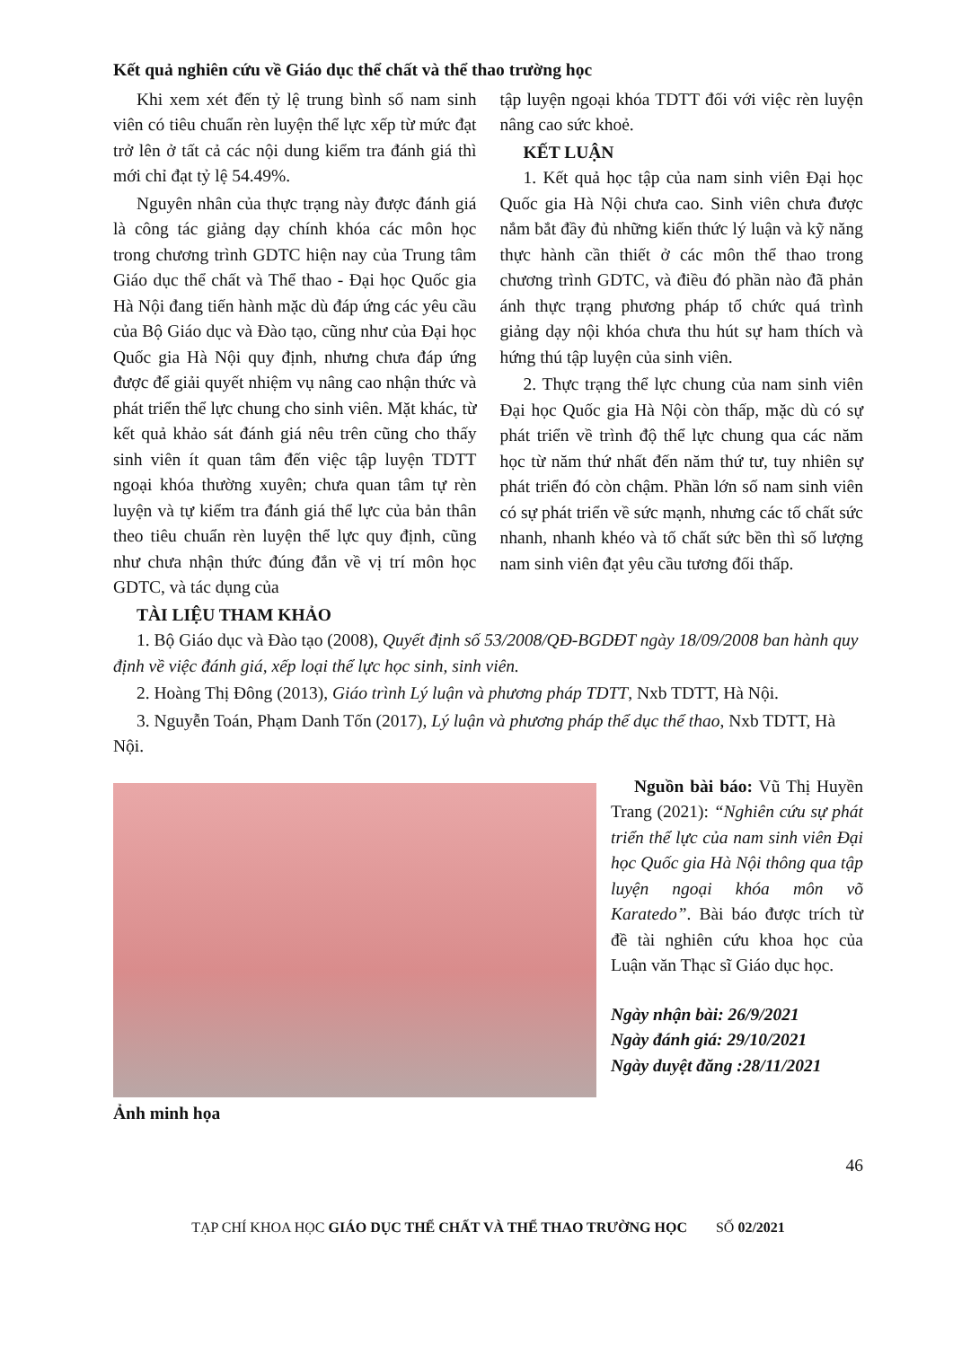Kết quả nghiên cứu về Giáo dục thể chất và thể thao trường học
Khi xem xét đến tỷ lệ trung bình số nam sinh viên có tiêu chuẩn rèn luyện thể lực xếp từ mức đạt trở lên ở tất cả các nội dung kiểm tra đánh giá thì mới chỉ đạt tỷ lệ 54.49%.
Nguyên nhân của thực trạng này được đánh giá là công tác giảng dạy chính khóa các môn học trong chương trình GDTC hiện nay của Trung tâm Giáo dục thể chất và Thể thao - Đại học Quốc gia Hà Nội đang tiến hành mặc dù đáp ứng các yêu cầu của Bộ Giáo dục và Đào tạo, cũng như của Đại học Quốc gia Hà Nội quy định, nhưng chưa đáp ứng được để giải quyết nhiệm vụ nâng cao nhận thức và phát triển thể lực chung cho sinh viên. Mặt khác, từ kết quả khảo sát đánh giá nêu trên cũng cho thấy sinh viên ít quan tâm đến việc tập luyện TDTT ngoại khóa thường xuyên; chưa quan tâm tự rèn luyện và tự kiểm tra đánh giá thể lực của bản thân theo tiêu chuẩn rèn luyện thể lực quy định, cũng như chưa nhận thức đúng đắn về vị trí môn học GDTC, và tác dụng của
tập luyện ngoại khóa TDTT đối với việc rèn luyện nâng cao sức khoẻ.
KẾT LUẬN
1. Kết quả học tập của nam sinh viên Đại học Quốc gia Hà Nội chưa cao. Sinh viên chưa được nắm bắt đầy đủ những kiến thức lý luận và kỹ năng thực hành cần thiết ở các môn thể thao trong chương trình GDTC, và điều đó phần nào đã phản ánh thực trạng phương pháp tổ chức quá trình giảng dạy nội khóa chưa thu hút sự ham thích và hứng thú tập luyện của sinh viên.
2. Thực trạng thể lực chung của nam sinh viên Đại học Quốc gia Hà Nội còn thấp, mặc dù có sự phát triển về trình độ thể lực chung qua các năm học từ năm thứ nhất đến năm thứ tư, tuy nhiên sự phát triển đó còn chậm. Phần lớn số nam sinh viên có sự phát triển về sức mạnh, nhưng các tố chất sức nhanh, nhanh khéo và tố chất sức bền thì số lượng nam sinh viên đạt yêu cầu tương đối thấp.
TÀI LIỆU THAM KHẢO
1. Bộ Giáo dục và Đào tạo (2008), Quyết định số 53/2008/QĐ-BGDĐT ngày 18/09/2008 ban hành quy định về việc đánh giá, xếp loại thể lực học sinh, sinh viên.
2. Hoàng Thị Đông (2013), Giáo trình Lý luận và phương pháp TDTT, Nxb TDTT, Hà Nội.
3. Nguyễn Toán, Phạm Danh Tốn (2017), Lý luận và phương pháp thể dục thể thao, Nxb TDTT, Hà Nội.
Ảnh minh họa
Nguồn bài báo: Vũ Thị Huyền Trang (2021): “Nghiên cứu sự phát triển thể lực của nam sinh viên Đại học Quốc gia Hà Nội thông qua tập luyện ngoại khóa môn võ Karatedo”. Bài báo được trích từ đề tài nghiên cứu khoa học của Luận văn Thạc sĩ Giáo dục học.
Ngày nhận bài: 26/9/2021
Ngày đánh giá: 29/10/2021
Ngày duyệt đăng :28/11/2021
46
TẠP CHÍ KHOA HỌC GIÁO DỤC THỂ CHẤT VÀ THỂ THAO TRƯỜNG HỌC SỐ 02/2021